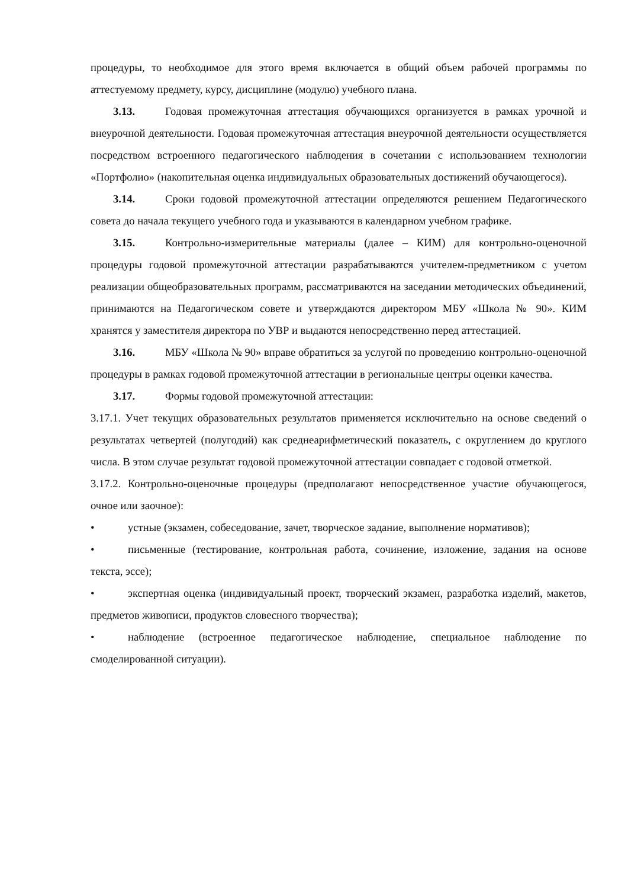процедуры, то необходимое для этого время включается в общий объем рабочей программы по аттестуемому предмету, курсу, дисциплине (модулю) учебного плана.
3.13. Годовая промежуточная аттестация обучающихся организуется в рамках урочной и внеурочной деятельности. Годовая промежуточная аттестация внеурочной деятельности осуществляется посредством встроенного педагогического наблюдения в сочетании с использованием технологии «Портфолио» (накопительная оценка индивидуальных образовательных достижений обучающегося).
3.14. Сроки годовой промежуточной аттестации определяются решением Педагогического совета до начала текущего учебного года и указываются в календарном учебном графике.
3.15. Контрольно-измерительные материалы (далее – КИМ) для контрольно-оценочной процедуры годовой промежуточной аттестации разрабатываются учителем-предметником с учетом реализации общеобразовательных программ, рассматриваются на заседании методических объединений, принимаются на Педагогическом совете и утверждаются директором МБУ «Школа № 90». КИМ хранятся у заместителя директора по УВР и выдаются непосредственно перед аттестацией.
3.16. МБУ «Школа № 90» вправе обратиться за услугой по проведению контрольно-оценочной процедуры в рамках годовой промежуточной аттестации в региональные центры оценки качества.
3.17. Формы годовой промежуточной аттестации:
3.17.1. Учет текущих образовательных результатов применяется исключительно на основе сведений о результатах четвертей (полугодий) как среднеарифметический показатель, с округлением до круглого числа. В этом случае результат годовой промежуточной аттестации совпадает с годовой отметкой.
3.17.2. Контрольно-оценочные процедуры (предполагают непосредственное участие обучающегося, очное или заочное):
• устные (экзамен, собеседование, зачет, творческое задание, выполнение нормативов);
• письменные (тестирование, контрольная работа, сочинение, изложение, задания на основе текста, эссе);
• экспертная оценка (индивидуальный проект, творческий экзамен, разработка изделий, макетов, предметов живописи, продуктов словесного творчества);
• наблюдение (встроенное педагогическое наблюдение, специальное наблюдение по смоделированной ситуации).